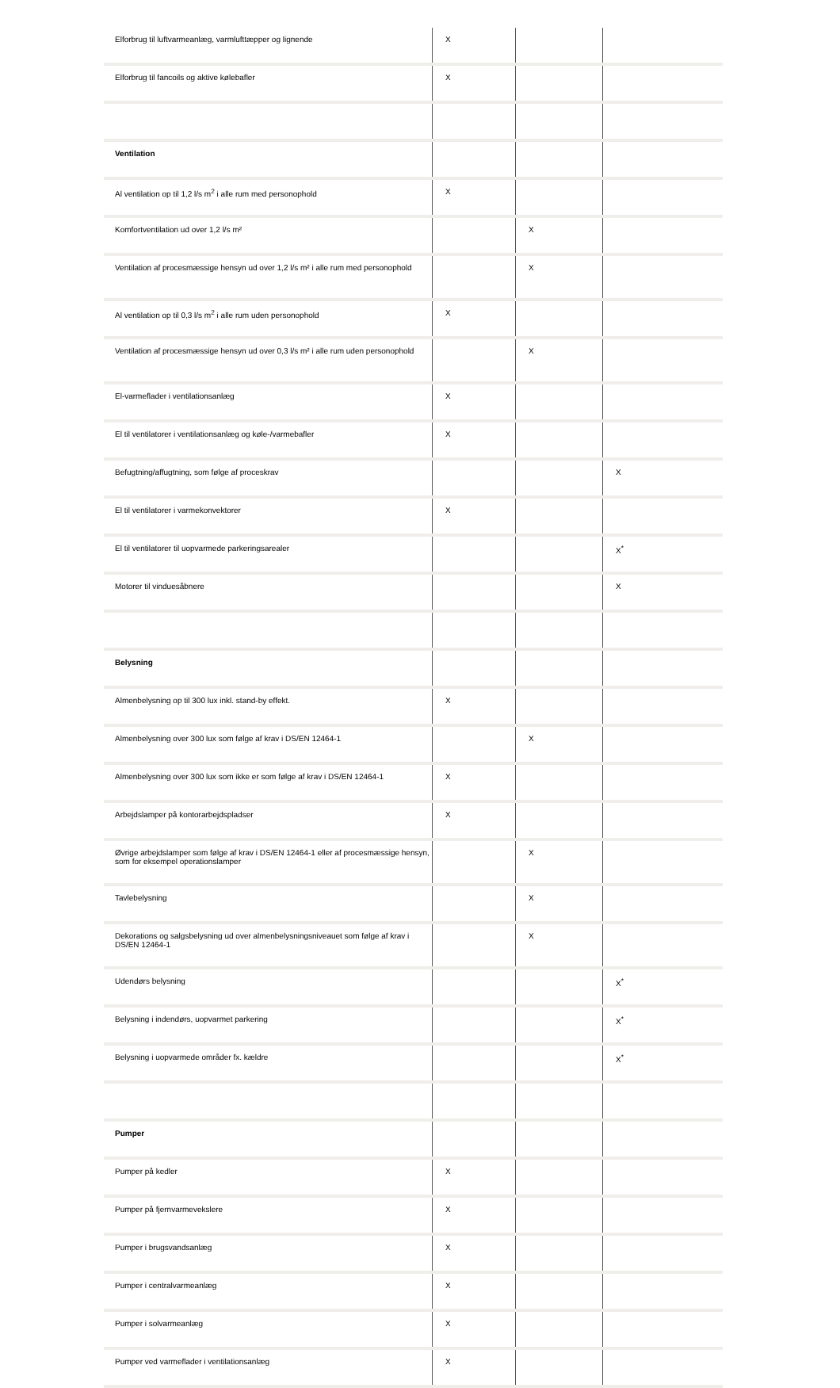| Elforbrug til luftvarmeanlæg, varmlufttæpper og lignende | X | | |
| Elforbrug til fancoils og aktive kølebafler | X | | |
| Ventilation | | | |
| Al ventilation op til 1,2 l/s m<sup>2</sup> i alle rum med personophold | X | | |
| Komfortventilation ud over 1,2 l/s m² | | X | |
| Ventilation af procesmæssige hensyn ud over 1,2 l/s m² i alle rum med personophold | | X | |
| Al ventilation op til 0,3 l/s m<sup>2</sup> i alle rum uden personophold | X | | |
| Ventilation af procesmæssige hensyn ud over 0,3 l/s m² i alle rum uden personophold | | X | |
| El-varmeflader i ventilationsanlæg | X | | |
| El til ventilatorer i ventilationsanlæg og køle-/varmebafler | X | | |
| Befugtning/affugtning, som følge af proceskrav | | | X |
| El til ventilatorer i varmekonvektorer | X | | |
| El til ventilatorer til uopvarmede parkeringsarealer | | | X<sup>*</sup> |
| Motorer til vinduesåbnere | | | X |
| Belysning | | | |
| Almenbelysning op til 300 lux inkl. stand-by effekt. | X | | |
| Almenbelysning over 300 lux som følge af krav i DS/EN 12464-1 | | X | |
| Almenbelysning over 300 lux som ikke er som følge af krav i DS/EN 12464-1 | X | | |
| Arbejdslamper på kontorarbejdspladser | X | | |
| Øvrige arbejdslamper som følge af krav i DS/EN 12464-1 eller af procesmæssige hensyn, som for eksempel operationslamper | | X | |
| Tavlebelysning | | X | |
| Dekorations og salgsbelysning ud over almenbelysningsniveauet som følge af krav i DS/EN 12464-1 | | X | |
| Udendørs belysning | | | X<sup>*</sup> |
| Belysning i indendørs, uopvarmet parkering | | | X<sup>*</sup> |
| Belysning i uopvarmede områder fx. kældre | | | X<sup>*</sup> |
| Pumper | | | |
| Pumper på kedler | X | | |
| Pumper på fjernvarmevekslere | X | | |
| Pumper i brugsvandsanlæg | X | | |
| Pumper i centralvarmeanlæg | X | | |
| Pumper i solvarmeanlæg | X | | |
| Pumper ved varmeflader i ventilationsanlæg | X | | |